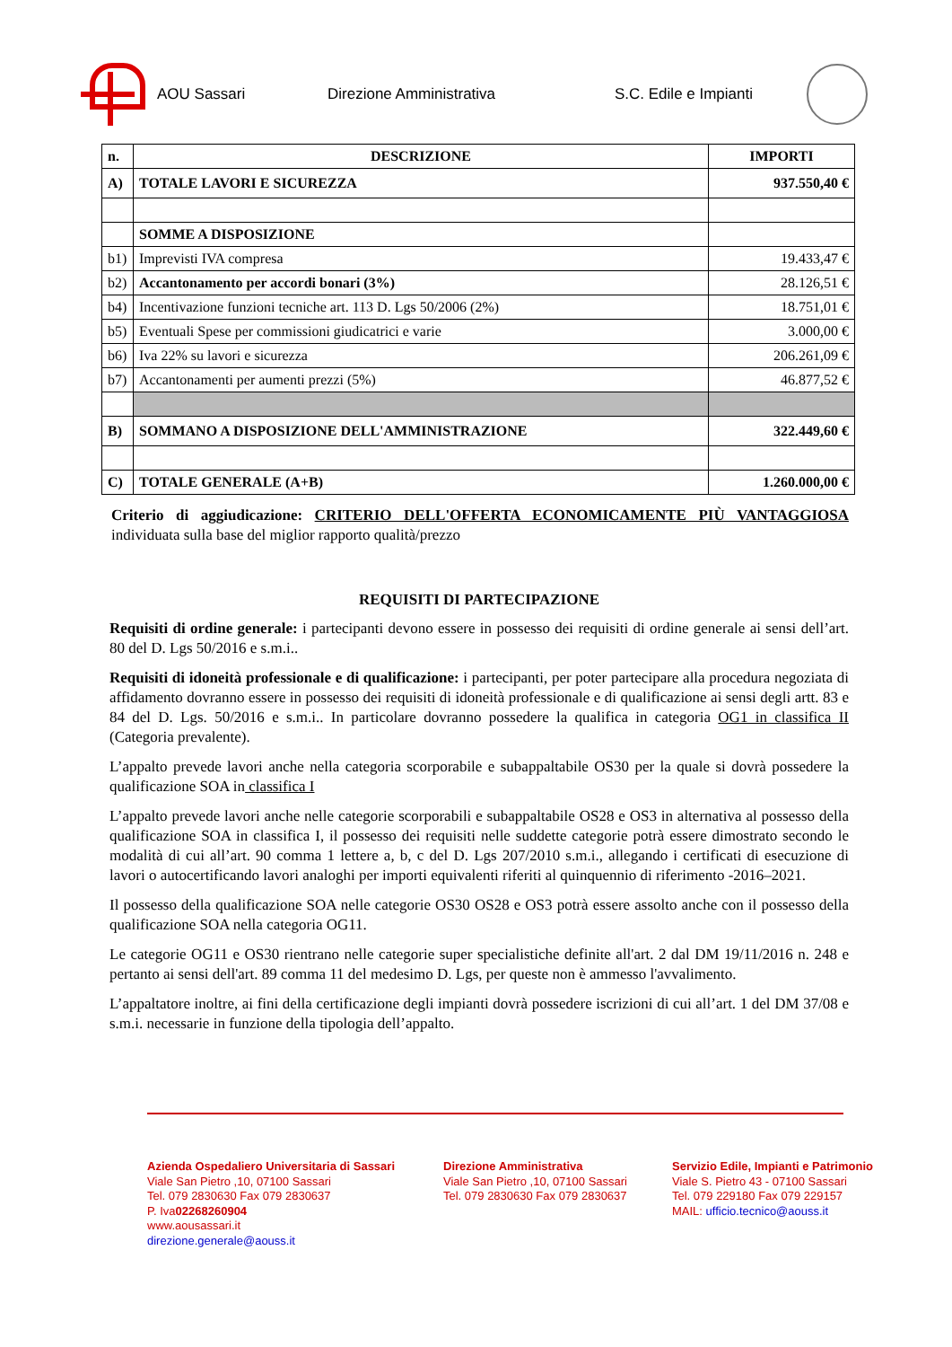AOU Sassari Direzione Amministrativa S.C. Edile e Impianti
| n. | DESCRIZIONE | IMPORTI |
| --- | --- | --- |
| A) | TOTALE LAVORI E SICUREZZA | 937.550,40 € |
| | SOMME A DISPOSIZIONE | |
| b1) | Imprevisti IVA compresa | 19.433,47 € |
| b2) | Accantonamento per accordi bonari (3%) | 28.126,51 € |
| b4) | Incentivazione funzioni tecniche art. 113 D. Lgs 50/2006 (2%) | 18.751,01 € |
| b5) | Eventuali Spese per commissioni giudicatrici e varie | 3.000,00 € |
| b6) | Iva 22% su lavori e sicurezza | 206.261,09 € |
| b7) | Accantonamenti per aumenti prezzi (5%) | 46.877,52 € |
| B) | SOMMANO A DISPOSIZIONE DELL'AMMINISTRAZIONE | 322.449,60 € |
| C) | TOTALE GENERALE (A+B) | 1.260.000,00 € |
Criterio di aggiudicazione: CRITERIO DELL'OFFERTA ECONOMICAMENTE PIÙ VANTAGGIOSA individuata sulla base del miglior rapporto qualità/prezzo
REQUISITI DI PARTECIPAZIONE
Requisiti di ordine generale: i partecipanti devono essere in possesso dei requisiti di ordine generale ai sensi dell’art. 80 del D. Lgs 50/2016 e s.m.i..
Requisiti di idoneità professionale e di qualificazione: i partecipanti, per poter partecipare alla procedura negoziata di affidamento dovranno essere in possesso dei requisiti di idoneità professionale e di qualificazione ai sensi degli artt. 83 e 84 del D. Lgs. 50/2016 e s.m.i.. In particolare dovranno possedere la qualifica in categoria OG1 in classifica II (Categoria prevalente).
L’appalto prevede lavori anche nella categoria scorporabile e subappaltabile OS30 per la quale si dovrà possedere la qualificazione SOA in classifica I
L’appalto prevede lavori anche nelle categorie scorporabili e subappaltabile OS28 e OS3 in alternativa al possesso della qualificazione SOA in classifica I, il possesso dei requisiti nelle suddette categorie potrà essere dimostrato secondo le modalità di cui all’art. 90 comma 1 lettere a, b, c del D. Lgs 207/2010 s.m.i., allegando i certificati di esecuzione di lavori o autocertificando lavori analoghi per importi equivalenti riferiti al quinquennio di riferimento -2016–2021.
Il possesso della qualificazione SOA nelle categorie OS30 OS28 e OS3 potrà essere assolto anche con il possesso della qualificazione SOA nella categoria OG11.
Le categorie OG11 e OS30 rientrano nelle categorie super specialistiche definite all'art. 2 dal DM 19/11/2016 n. 248 e pertanto ai sensi dell'art. 89 comma 11 del medesimo D. Lgs, per queste non è ammesso l'avvalimento.
L’appaltatore inoltre, ai fini della certificazione degli impianti dovrà possedere iscrizioni di cui all’art. 1 del DM 37/08 e s.m.i. necessarie in funzione della tipologia dell’appalto.
Azienda Ospedaliero Universitaria di Sassari
Viale San Pietro ,10, 07100 Sassari
Tel. 079 2830630 Fax 079 2830637
P. Iva02268260904
www.aousassari.it
direzione.generale@aouss.it
Direzione Amministrativa
Viale San Pietro ,10, 07100 Sassari
Tel. 079 2830630 Fax 079 2830637
Servizio Edile, Impianti e Patrimonio
Viale S. Pietro 43 - 07100 Sassari
Tel. 079 229180 Fax 079 229157
MAIL: ufficio.tecnico@aouss.it